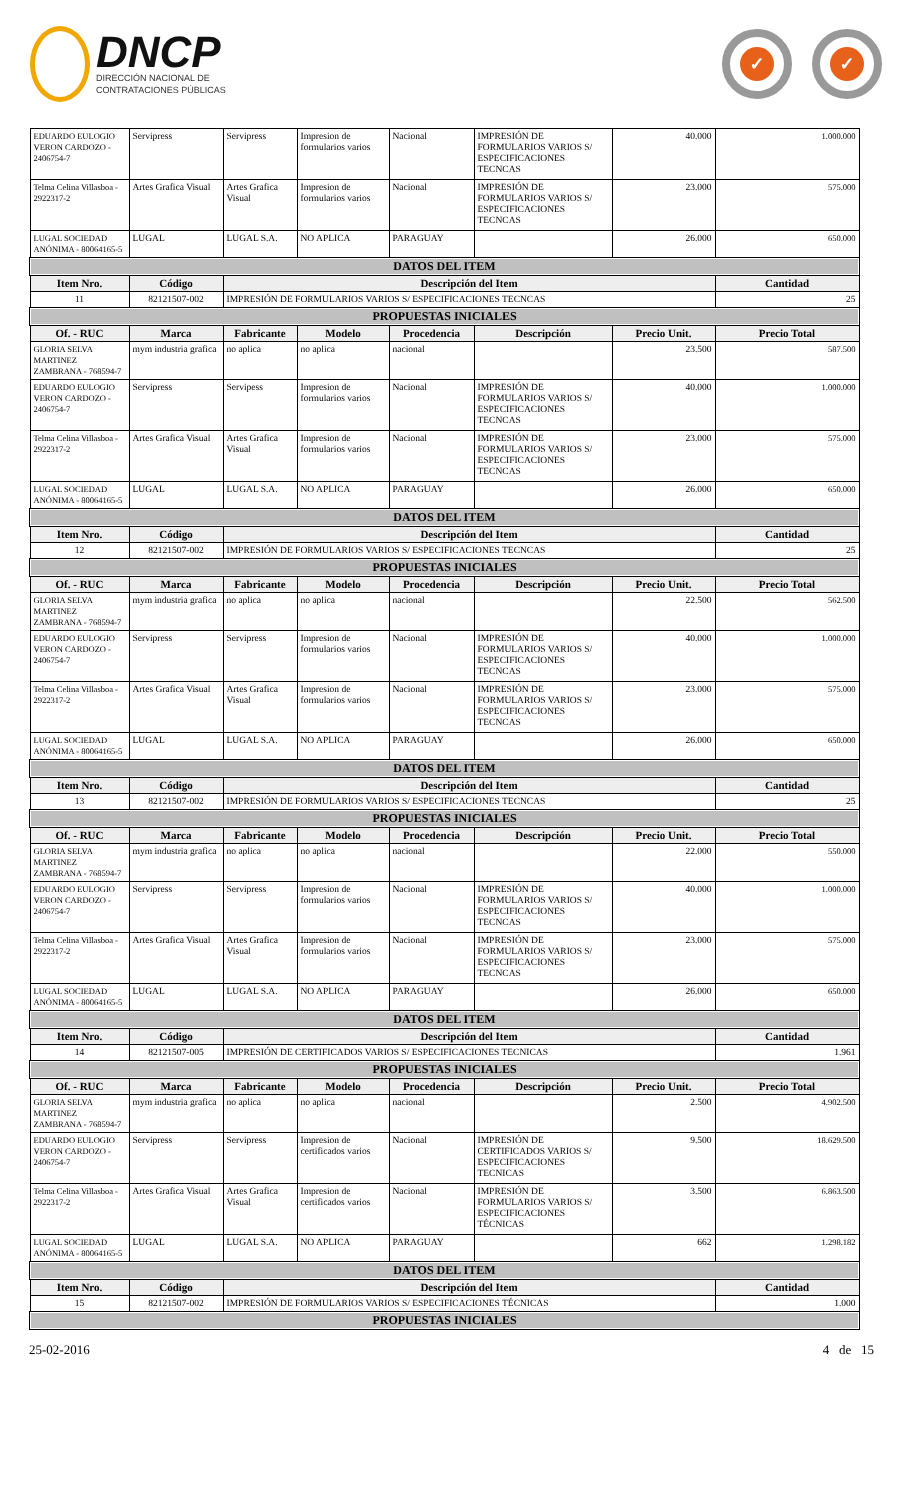DNCP
DIRECCIÓN NACIONAL DE
CONTRATACIONES PÚBLICAS
✓ ✓
| EDUARDO EULOGIO VERON CARDOZO - 2406754-7 | Servipress | Servipress | Impresion de formularios varios | Nacional | IMPRESIÓN DE FORMULARIOS VARIOS S/ ESPECIFICACIONES TECNCAS | 40.000 | 1.000.000 |
| Telma Celina Villasboa - 2922317-2 | Artes Grafica Visual | Artes Grafica Visual | Impresion de formularios varios | Nacional | IMPRESIÓN DE FORMULARIOS VARIOS S/ ESPECIFICACIONES TECNCAS | 23.000 | 575.000 |
| LUGAL SOCIEDAD ANÓNIMA - 80064165-5 | LUGAL | LUGAL S.A. | NO APLICA | PARAGUAY | | 26.000 | 650.000 |
| DATOS DEL ITEM | | | | | | | |
| Item Nro. | Código | Descripción del Item | | | | | Cantidad |
| 11 | 82121507-002 | IMPRESIÓN DE FORMULARIOS VARIOS S/ ESPECIFICACIONES TECNCAS | | | | | 25 |
| PROPUESTAS INICIALES | | | | | | | |
| Of. - RUC | Marca | Fabricante | Modelo | Procedencia | Descripción | Precio Unit. | Precio Total |
| GLORIA SELVA MARTINEZ ZAMBRANA - 768594-7 | mym industria grafica | no aplica | no aplica | nacional | | 23.500 | 587.500 |
| EDUARDO EULOGIO VERON CARDOZO - 2406754-7 | Servipress | Servipess | Impresion de formularios varios | Nacional | IMPRESIÓN DE FORMULARIOS VARIOS S/ ESPECIFICACIONES TECNCAS | 40.000 | 1.000.000 |
| Telma Celina Villasboa - 2922317-2 | Artes Grafica Visual | Artes Grafica Visual | Impresion de formularios varios | Nacional | IMPRESIÓN DE FORMULARIOS VARIOS S/ ESPECIFICACIONES TECNCAS | 23.000 | 575.000 |
| LUGAL SOCIEDAD ANÓNIMA - 80064165-5 | LUGAL | LUGAL S.A. | NO APLICA | PARAGUAY | | 26.000 | 650.000 |
| DATOS DEL ITEM | | | | | | | |
| Item Nro. | Código | Descripción del Item | | | | | Cantidad |
| 12 | 82121507-002 | IMPRESIÓN DE FORMULARIOS VARIOS S/ ESPECIFICACIONES TECNCAS | | | | | 25 |
| PROPUESTAS INICIALES | | | | | | | |
| Of. - RUC | Marca | Fabricante | Modelo | Procedencia | Descripción | Precio Unit. | Precio Total |
| GLORIA SELVA MARTINEZ ZAMBRANA - 768594-7 | mym industria grafica | no aplica | no aplica | nacional | | 22.500 | 562.500 |
| EDUARDO EULOGIO VERON CARDOZO - 2406754-7 | Servipress | Servipress | Impresion de formularios varios | Nacional | IMPRESIÓN DE FORMULARIOS VARIOS S/ ESPECIFICACIONES TECNCAS | 40.000 | 1.000.000 |
| Telma Celina Villasboa - 2922317-2 | Artes Grafica Visual | Artes Grafica Visual | Impresion de formularios varios | Nacional | IMPRESIÓN DE FORMULARIOS VARIOS S/ ESPECIFICACIONES TECNCAS | 23.000 | 575.000 |
| LUGAL SOCIEDAD ANÓNIMA - 80064165-5 | LUGAL | LUGAL S.A. | NO APLICA | PARAGUAY | | 26.000 | 650.000 |
| DATOS DEL ITEM | | | | | | | |
| Item Nro. | Código | Descripción del Item | | | | | Cantidad |
| 13 | 82121507-002 | IMPRESIÓN DE FORMULARIOS VARIOS S/ ESPECIFICACIONES TECNCAS | | | | | 25 |
| PROPUESTAS INICIALES | | | | | | | |
| Of. - RUC | Marca | Fabricante | Modelo | Procedencia | Descripción | Precio Unit. | Precio Total |
| GLORIA SELVA MARTINEZ ZAMBRANA - 768594-7 | mym industria grafica | no aplica | no aplica | nacional | | 22.000 | 550.000 |
| EDUARDO EULOGIO VERON CARDOZO - 2406754-7 | Servipress | Servipress | Impresion de formularios varios | Nacional | IMPRESIÓN DE FORMULARIOS VARIOS S/ ESPECIFICACIONES TECNCAS | 40.000 | 1.000.000 |
| Telma Celina Villasboa - 2922317-2 | Artes Grafica Visual | Artes Grafica Visual | Impresion de formularios varios | Nacional | IMPRESIÓN DE FORMULARIOS VARIOS S/ ESPECIFICACIONES TECNCAS | 23.000 | 575.000 |
| LUGAL SOCIEDAD ANÓNIMA - 80064165-5 | LUGAL | LUGAL S.A. | NO APLICA | PARAGUAY | | 26.000 | 650.000 |
| DATOS DEL ITEM | | | | | | | |
| Item Nro. | Código | Descripción del Item | | | | | Cantidad |
| 14 | 82121507-005 | IMPRESIÓN DE CERTIFICADOS VARIOS S/ ESPECIFICACIONES TECNICAS | | | | | 1.961 |
| PROPUESTAS INICIALES | | | | | | | |
| Of. - RUC | Marca | Fabricante | Modelo | Procedencia | Descripción | Precio Unit. | Precio Total |
| GLORIA SELVA MARTINEZ ZAMBRANA - 768594-7 | mym industria grafica | no aplica | no aplica | nacional | | 2.500 | 4.902.500 |
| EDUARDO EULOGIO VERON CARDOZO - 2406754-7 | Servipress | Servipress | Impresion de certificados varios | Nacional | IMPRESIÓN DE CERTIFICADOS VARIOS S/ ESPECIFICACIONES TECNICAS | 9.500 | 18.629.500 |
| Telma Celina Villasboa - 2922317-2 | Artes Grafica Visual | Artes Grafica Visual | Impresion de certificados varios | Nacional | IMPRESIÓN DE FORMULARIOS VARIOS S/ ESPECIFICACIONES TÉCNICAS | 3.500 | 6.863.500 |
| LUGAL SOCIEDAD ANÓNIMA - 80064165-5 | LUGAL | LUGAL S.A. | NO APLICA | PARAGUAY | | 662 | 1.298.182 |
| DATOS DEL ITEM | | | | | | | |
| Item Nro. | Código | Descripción del Item | | | | | Cantidad |
| 15 | 82121507-002 | IMPRESIÓN DE FORMULARIOS VARIOS S/ ESPECIFICACIONES TÉCNICAS | | | | | 1.000 |
| PROPUESTAS INICIALES | | | | | | | |
25-02-2016 4 de 15